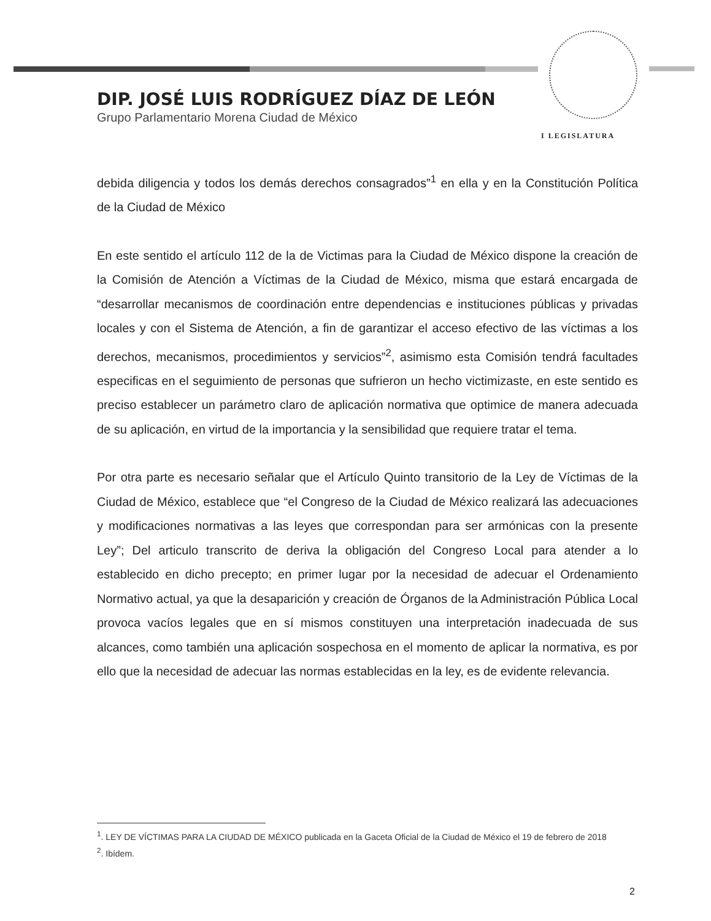I LEGISLATURA
DIP. JOSÉ LUIS RODRÍGUEZ DÍAZ DE LEÓN
Grupo Parlamentario Morena Ciudad de México
debida diligencia y todos los demás derechos consagrados”<sup>1</sup> en ella y en la Constitución Política de la Ciudad de México
En este sentido el artículo 112 de la de Victimas para la Ciudad de México dispone la creación de la Comisión de Atención a Víctimas de la Ciudad de México, misma que estará encargada de “desarrollar mecanismos de coordinación entre dependencias e instituciones públicas y privadas locales y con el Sistema de Atención, a fin de garantizar el acceso efectivo de las víctimas a los derechos, mecanismos, procedimientos y servicios”<sup>2</sup>, asimismo esta Comisión tendrá facultades especificas en el seguimiento de personas que sufrieron un hecho victimizaste, en este sentido es preciso establecer un parámetro claro de aplicación normativa que optimice de manera adecuada de su aplicación, en virtud de la importancia y la sensibilidad que requiere tratar el tema.
Por otra parte es necesario señalar que el Artículo Quinto transitorio de la Ley de Víctimas de la Ciudad de México, establece que “el Congreso de la Ciudad de México realizará las adecuaciones y modificaciones normativas a las leyes que correspondan para ser armónicas con la presente Ley”; Del articulo transcrito de deriva la obligación del Congreso Local para atender a lo establecido en dicho precepto; en primer lugar por la necesidad de adecuar el Ordenamiento Normativo actual, ya que la desaparición y creación de Órganos de la Administración Pública Local provoca vacíos legales que en sí mismos constituyen una interpretación inadecuada de sus alcances, como también una aplicación sospechosa en el momento de aplicar la normativa, es por ello que la necesidad de adecuar las normas establecidas en la ley, es de evidente relevancia.
<sup>1</sup>. LEY DE VÍCTIMAS PARA LA CIUDAD DE MÉXICO publicada en la Gaceta Oficial de la Ciudad de México el 19 de febrero de 2018
<sup>2</sup>. Ibídem.
2